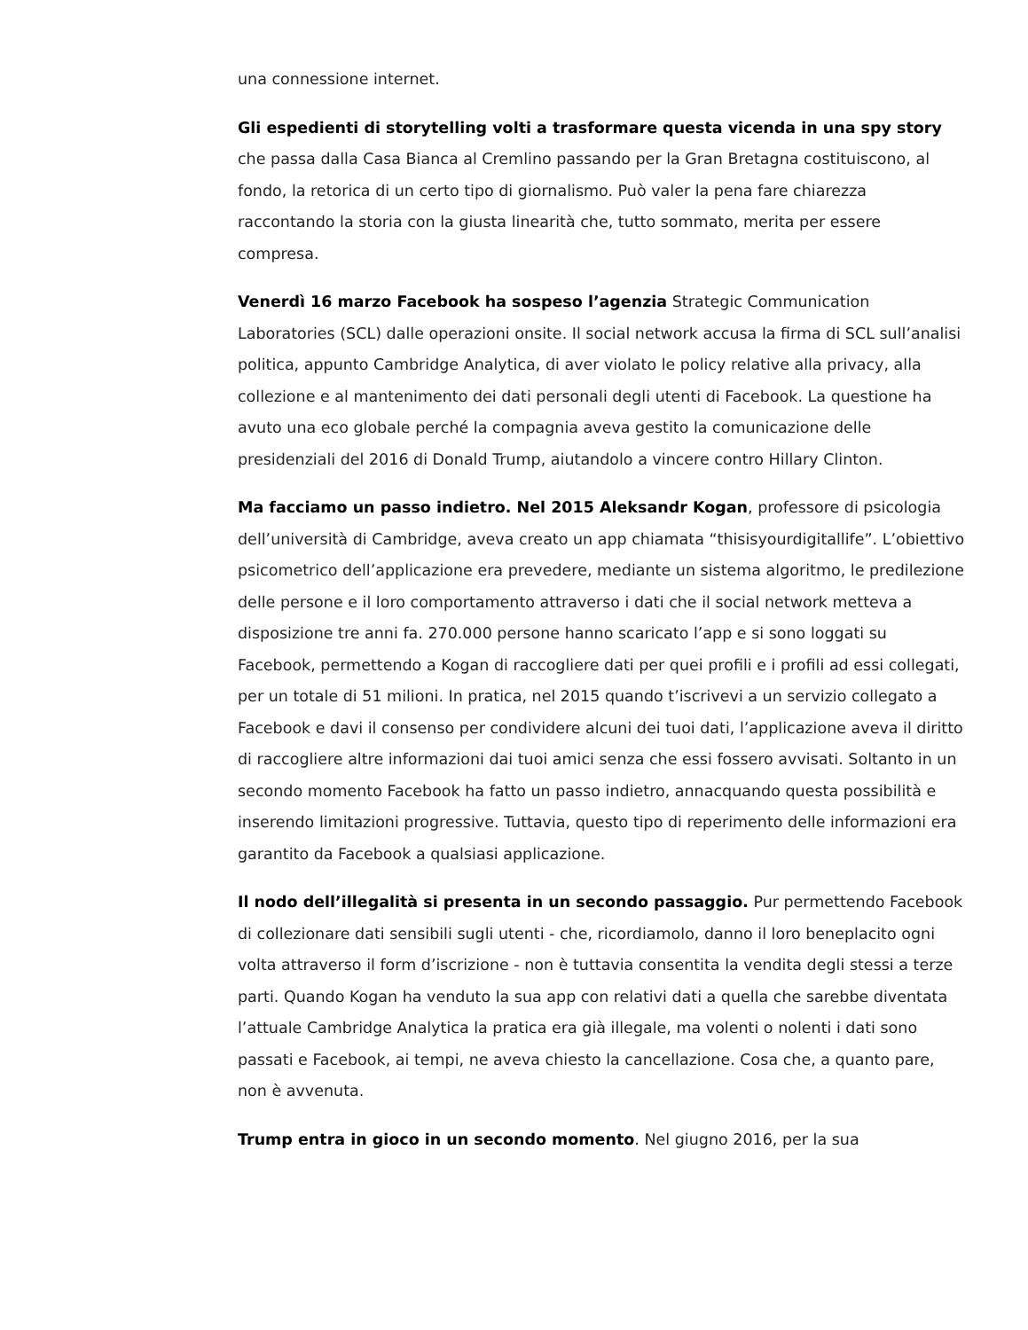una connessione internet.
Gli espedienti di storytelling volti a trasformare questa vicenda in una spy story che passa dalla Casa Bianca al Cremlino passando per la Gran Bretagna costituiscono, al fondo, la retorica di un certo tipo di giornalismo. Può valer la pena fare chiarezza raccontando la storia con la giusta linearità che, tutto sommato, merita per essere compresa.
Venerdì 16 marzo Facebook ha sospeso l’agenzia Strategic Communication Laboratories (SCL) dalle operazioni onsite. Il social network accusa la firma di SCL sull’analisi politica, appunto Cambridge Analytica, di aver violato le policy relative alla privacy, alla collezione e al mantenimento dei dati personali degli utenti di Facebook. La questione ha avuto una eco globale perché la compagnia aveva gestito la comunicazione delle presidenziali del 2016 di Donald Trump, aiutandolo a vincere contro Hillary Clinton.
Ma facciamo un passo indietro. Nel 2015 Aleksandr Kogan, professore di psicologia dell’università di Cambridge, aveva creato un app chiamata “thisisyourdigitallife”. L’obiettivo psicometrico dell’applicazione era prevedere, mediante un sistema algoritmo, le predilezione delle persone e il loro comportamento attraverso i dati che il social network metteva a disposizione tre anni fa. 270.000 persone hanno scaricato l’app e si sono loggati su Facebook, permettendo a Kogan di raccogliere dati per quei profili e i profili ad essi collegati, per un totale di 51 milioni. In pratica, nel 2015 quando t’iscrivevi a un servizio collegato a Facebook e davi il consenso per condividere alcuni dei tuoi dati, l’applicazione aveva il diritto di raccogliere altre informazioni dai tuoi amici senza che essi fossero avvisati. Soltanto in un secondo momento Facebook ha fatto un passo indietro, annacquando questa possibilità e inserendo limitazioni progressive. Tuttavia, questo tipo di reperimento delle informazioni era garantito da Facebook a qualsiasi applicazione.
Il nodo dell’illegalità si presenta in un secondo passaggio. Pur permettendo Facebook di collezionare dati sensibili sugli utenti - che, ricordiamolo, danno il loro beneplacito ogni volta attraverso il form d’iscrizione - non è tuttavia consentita la vendita degli stessi a terze parti. Quando Kogan ha venduto la sua app con relativi dati a quella che sarebbe diventata l’attuale Cambridge Analytica la pratica era già illegale, ma volenti o nolenti i dati sono passati e Facebook, ai tempi, ne aveva chiesto la cancellazione. Cosa che, a quanto pare, non è avvenuta.
Trump entra in gioco in un secondo momento. Nel giugno 2016, per la sua